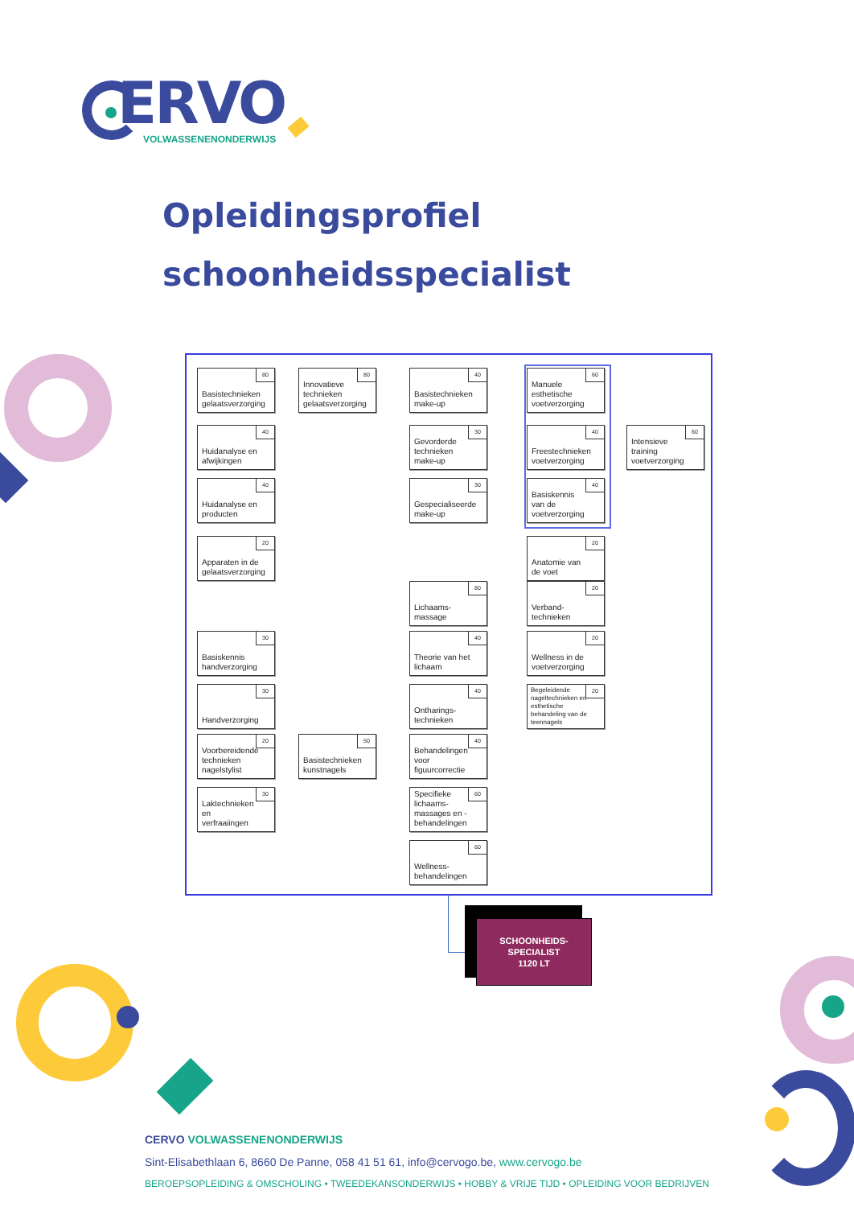ERVO
VOLWASSENENONDERWIJS
Opleidingsprofiel
schoonheidsspecialist
80 Basistechnieken gelaatsverzorging
80 Innovatieve technieken gelaatsverzorging
40 Basistechnieken make-up
60 Manuele esthetische voetverzorging
40 Huidanalyse en afwijkingen
30 Gevorderde technieken make-up
40 Freestechnieken voetverzorging
60 Intensieve training voetverzorging
40 Huidanalyse en producten
30 Gespecialiseerde make-up
40 Basiskennis van de voetverzorging
20 Apparaten in de gelaatsverzorging
20 Anatomie van de voet
80 Lichaams-massage
20 Verband-technieken
30 Basiskennis handverzorging
40 Theorie van het lichaam
20 Wellness in de voetverzorging
30 Handverzorging
40 Ontharings-technieken
20 Begeleidende nageltechnieken en esthetische behandeling van de teennagels
20 Voorbereidende technieken nagelstylist
50 Basistechnieken kunstnagels
40 Behandelingen voor figuurcorrectie
30 Laktechnieken en verfraaiingen
60 Specifieke lichaams-massages en -behandelingen
60 Wellness-behandelingen
SCHOONHEIDS-
SPECIALIST
1120 LT
CERVO VOLWASSENENONDERWIJS
Sint-Elisabethlaan 6, 8660 De Panne, 058 41 51 61, info@cervogo.be, www.cervogo.be
BEROEPSOPLEIDING & OMSCHOLING • TWEEDEKANSONDERWIJS • HOBBY & VRIJE TIJD • OPLEIDING VOOR BEDRIJVEN